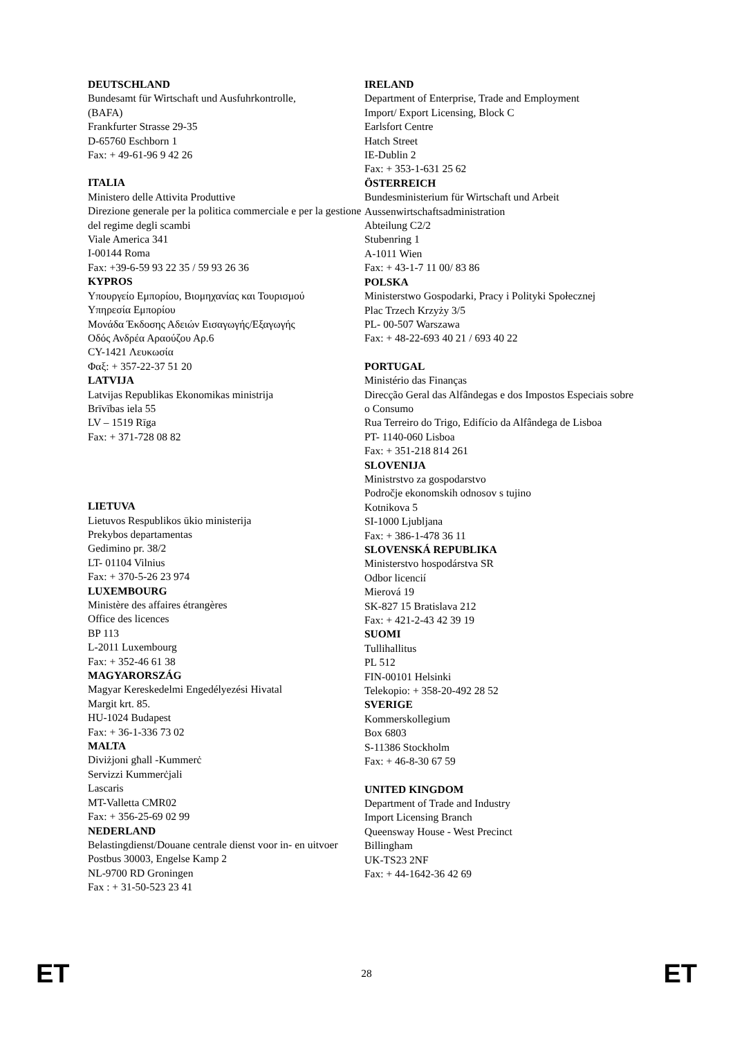DEUTSCHLAND
Bundesamt für Wirtschaft und Ausfuhrkontrolle,
(BAFA)
Frankfurter Strasse 29-35
D-65760 Eschborn 1
Fax: + 49-61-96 9 42 26
ITALIA
Ministero delle Attivita Produttive
Direzione generale per la politica commerciale e per la gestione del regime degli scambi
Viale America 341
I-00144 Roma
Fax: +39-6-59 93 22 35 / 59 93 26 36
KYPROS
Υπουργείο Εμπορίου, Βιομηχανίας και Τουρισμού
Υπηρεσία Εμπορίου
Μονάδα Έκδοσης Αδειών Εισαγωγής/Εξαγωγής
Οδός Ανδρέα Αραούζου Αρ.6
CY-1421 Λευκωσία
Φαξ: + 357-22-37 51 20
LATVIJA
Latvijas Republikas Ekonomikas ministrija
Brīvības iela 55
LV – 1519 Rīga
Fax: + 371-728 08 82
LIETUVA
Lietuvos Respublikos ūkio ministerija
Prekybos departamentas
Gedimino pr. 38/2
LT- 01104 Vilnius
Fax: + 370-5-26 23 974
LUXEMBOURG
Ministère des affaires étrangères
Office des licences
BP 113
L-2011 Luxembourg
Fax: + 352-46 61 38
MAGYARORSZÁG
Magyar Kereskedelmi Engedélyezési Hivatal
Margit krt. 85.
HU-1024 Budapest
Fax: + 36-1-336 73 02
MALTA
Diviżjoni għall -Kummerċ
Servizzi Kummerċjali
Lascaris
MT-Valletta CMR02
Fax: + 356-25-69 02 99
NEDERLAND
Belastingdienst/Douane centrale dienst voor in- en uitvoer
Postbus 30003, Engelse Kamp 2
NL-9700 RD Groningen
Fax : + 31-50-523 23 41
IRELAND
Department of Enterprise, Trade and Employment
Import/ Export Licensing, Block C
Earlsfort Centre
Hatch Street
IE-Dublin 2
Fax: + 353-1-631 25 62
ÖSTERREICH
Bundesministerium für Wirtschaft und Arbeit
Aussenwirtschaftsadministration
Abteilung C2/2
Stubenring 1
A-1011 Wien
Fax: + 43-1-7 11 00/ 83 86
POLSKA
Ministerstwo Gospodarki, Pracy i Polityki Społecznej
Plac Trzech Krzyży 3/5
PL- 00-507 Warszawa
Fax: + 48-22-693 40 21 / 693 40 22
PORTUGAL
Ministério das Finanças
Direcção Geral das Alfândegas e dos Impostos Especiais sobre o Consumo
Rua Terreiro do Trigo, Edifício da Alfândega de Lisboa
PT- 1140-060 Lisboa
Fax: + 351-218 814 261
SLOVENIJA
Ministrstvo za gospodarstvo
Področje ekonomskih odnosov s tujino
Kotnikova 5
SI-1000 Ljubljana
Fax: + 386-1-478 36 11
SLOVENSKÁ REPUBLIKA
Ministerstvo hospodárstva SR
Odbor licencií
Mierová 19
SK-827 15 Bratislava 212
Fax: + 421-2-43 42 39 19
SUOMI
Tullihallitus
PL 512
FIN-00101 Helsinki
Telekopio: + 358-20-492 28 52
SVERIGE
Kommerskollegium
Box 6803
S-11386 Stockholm
Fax: + 46-8-30 67 59
UNITED KINGDOM
Department of Trade and Industry
Import Licensing Branch
Queensway House - West Precinct
Billingham
UK-TS23 2NF
Fax: + 44-1642-36 42 69
ET 28 ET